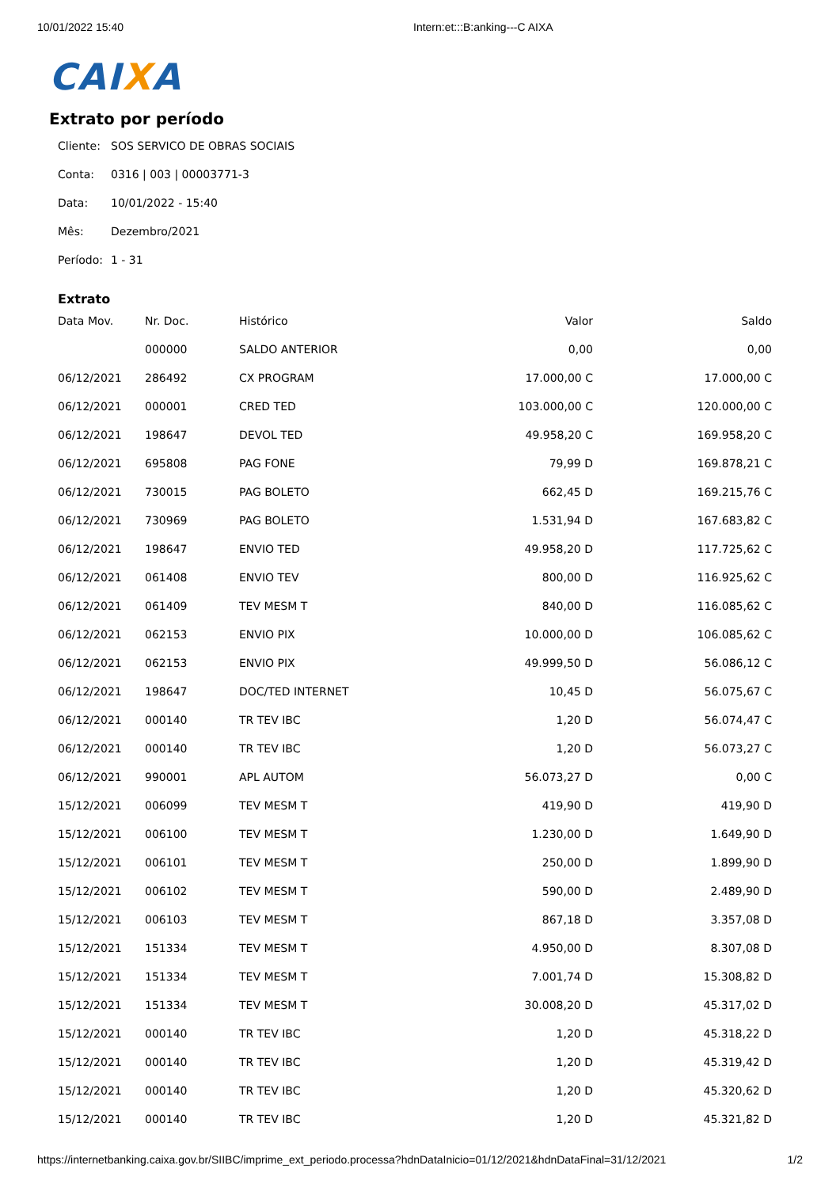10/01/2022 15:40 Intern:et:::B:anking---C AIXA
CAIXA
Extrato por período
Cliente: SOS SERVICO DE OBRAS SOCIAIS
Conta: 0316 | 003 | 00003771-3
Data: 10/01/2022 - 15:40
Mês: Dezembro/2021
Período: 1 - 31
Extrato
| Data Mov. | Nr. Doc. | Histórico | Valor | Saldo |
| --- | --- | --- | --- | --- |
| | 000000 | SALDO ANTERIOR | 0,00 | 0,00 |
| 06/12/2021 | 286492 | CX PROGRAM | 17.000,00 C | 17.000,00 C |
| 06/12/2021 | 000001 | CRED TED | 103.000,00 C | 120.000,00 C |
| 06/12/2021 | 198647 | DEVOL TED | 49.958,20 C | 169.958,20 C |
| 06/12/2021 | 695808 | PAG FONE | 79,99 D | 169.878,21 C |
| 06/12/2021 | 730015 | PAG BOLETO | 662,45 D | 169.215,76 C |
| 06/12/2021 | 730969 | PAG BOLETO | 1.531,94 D | 167.683,82 C |
| 06/12/2021 | 198647 | ENVIO TED | 49.958,20 D | 117.725,62 C |
| 06/12/2021 | 061408 | ENVIO TEV | 800,00 D | 116.925,62 C |
| 06/12/2021 | 061409 | TEV MESM T | 840,00 D | 116.085,62 C |
| 06/12/2021 | 062153 | ENVIO PIX | 10.000,00 D | 106.085,62 C |
| 06/12/2021 | 062153 | ENVIO PIX | 49.999,50 D | 56.086,12 C |
| 06/12/2021 | 198647 | DOC/TED INTERNET | 10,45 D | 56.075,67 C |
| 06/12/2021 | 000140 | TR TEV IBC | 1,20 D | 56.074,47 C |
| 06/12/2021 | 000140 | TR TEV IBC | 1,20 D | 56.073,27 C |
| 06/12/2021 | 990001 | APL AUTOM | 56.073,27 D | 0,00 C |
| 15/12/2021 | 006099 | TEV MESM T | 419,90 D | 419,90 D |
| 15/12/2021 | 006100 | TEV MESM T | 1.230,00 D | 1.649,90 D |
| 15/12/2021 | 006101 | TEV MESM T | 250,00 D | 1.899,90 D |
| 15/12/2021 | 006102 | TEV MESM T | 590,00 D | 2.489,90 D |
| 15/12/2021 | 006103 | TEV MESM T | 867,18 D | 3.357,08 D |
| 15/12/2021 | 151334 | TEV MESM T | 4.950,00 D | 8.307,08 D |
| 15/12/2021 | 151334 | TEV MESM T | 7.001,74 D | 15.308,82 D |
| 15/12/2021 | 151334 | TEV MESM T | 30.008,20 D | 45.317,02 D |
| 15/12/2021 | 000140 | TR TEV IBC | 1,20 D | 45.318,22 D |
| 15/12/2021 | 000140 | TR TEV IBC | 1,20 D | 45.319,42 D |
| 15/12/2021 | 000140 | TR TEV IBC | 1,20 D | 45.320,62 D |
| 15/12/2021 | 000140 | TR TEV IBC | 1,20 D | 45.321,82 D |
https://internetbanking.caixa.gov.br/SIIBC/imprime_ext_periodo.processa?hdnDataInicio=01/12/2021&hdnDataFinal=31/12/2021 1/2